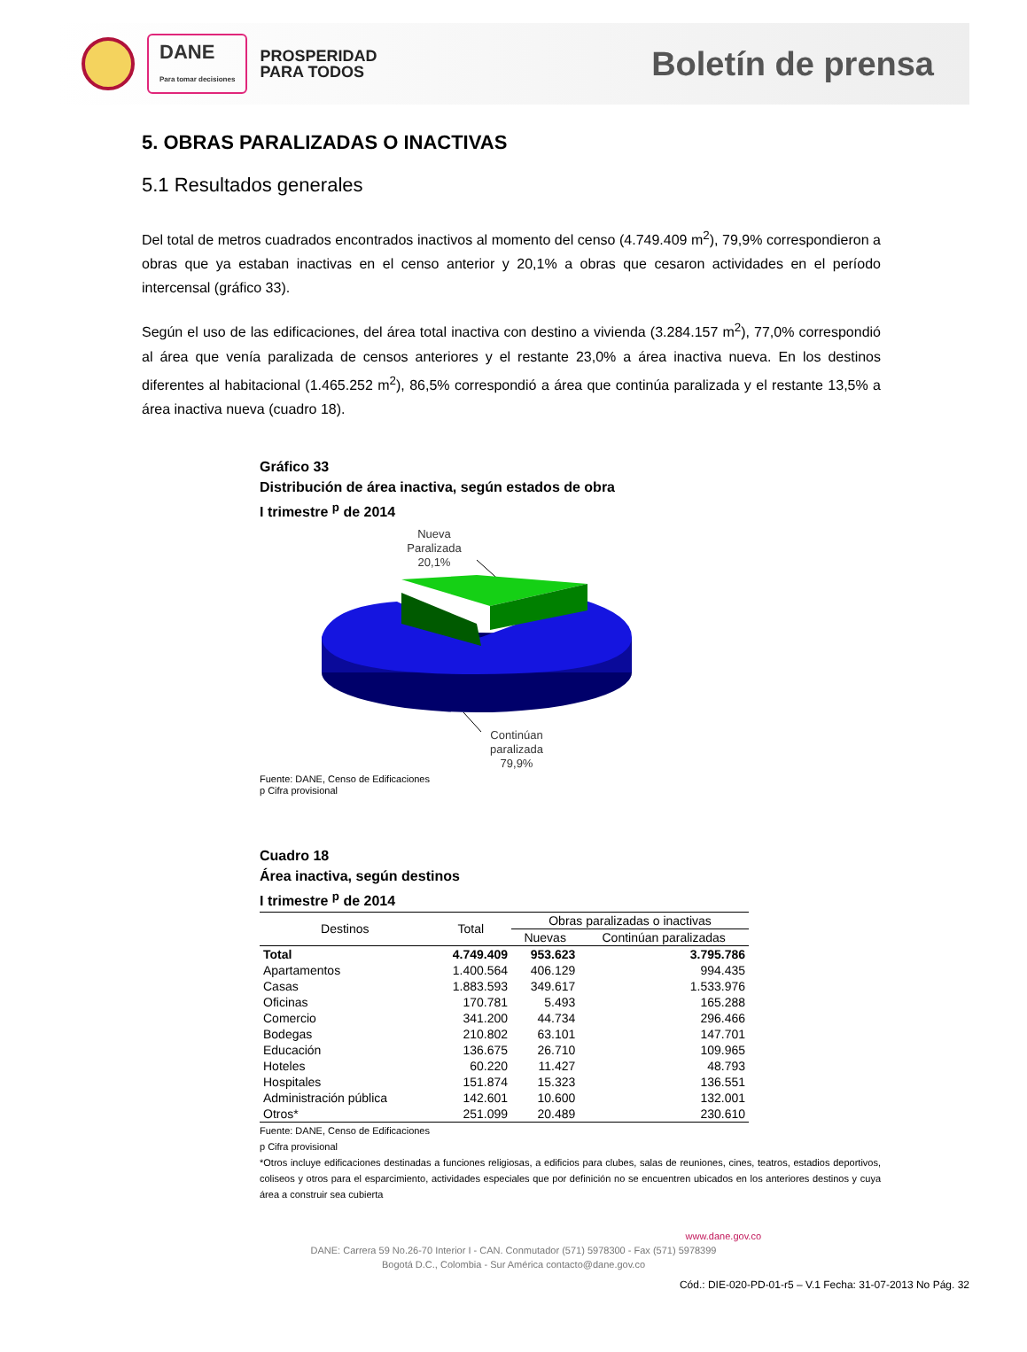DANE
Para tomar decisiones
PROSPERIDAD
PARA TODOS
Boletín de prensa
5. OBRAS PARALIZADAS O INACTIVAS
5.1 Resultados generales
Del total de metros cuadrados encontrados inactivos al momento del censo (4.749.409 m<sup>2</sup>), 79,9% correspondieron a obras que ya estaban inactivas en el censo anterior y 20,1% a obras que cesaron actividades en el período intercensal (gráfico 33).
Según el uso de las edificaciones, del área total inactiva con destino a vivienda (3.284.157 m<sup>2</sup>), 77,0% correspondió al área que venía paralizada de censos anteriores y el restante 23,0% a área inactiva nueva. En los destinos diferentes al habitacional (1.465.252 m<sup>2</sup>), 86,5% correspondió a área que continúa paralizada y el restante 13,5% a área inactiva nueva (cuadro 18).
Gráfico 33
Distribución de área inactiva, según estados de obra
I trimestre <sup>p</sup> de 2014
Nueva
Paralizada
20,1%
Continúan
paralizada
79,9%
Fuente: DANE, Censo de Edificaciones
p Cifra provisional
Cuadro 18
Área inactiva, según destinos
I trimestre <sup>p</sup> de 2014
| Destinos | Total | Obras paralizadas o inactivas | |
| --- | --- | --- | --- |
| | | Nuevas | Continúan paralizadas |
| Total | 4.749.409 | 953.623 | 3.795.786 |
| Apartamentos | 1.400.564 | 406.129 | 994.435 |
| Casas | 1.883.593 | 349.617 | 1.533.976 |
| Oficinas | 170.781 | 5.493 | 165.288 |
| Comercio | 341.200 | 44.734 | 296.466 |
| Bodegas | 210.802 | 63.101 | 147.701 |
| Educación | 136.675 | 26.710 | 109.965 |
| Hoteles | 60.220 | 11.427 | 48.793 |
| Hospitales | 151.874 | 15.323 | 136.551 |
| Administración pública | 142.601 | 10.600 | 132.001 |
| Otros* | 251.099 | 20.489 | 230.610 |
Fuente: DANE, Censo de Edificaciones
p Cifra provisional
*Otros incluye edificaciones destinadas a funciones religiosas, a edificios para clubes, salas de reuniones, cines, teatros, estadios deportivos, coliseos y otros para el esparcimiento, actividades especiales que por definición no se encuentren ubicados en los anteriores destinos y cuya área a construir sea cubierta
www.dane.gov.co
DANE: Carrera 59 No.26-70 Interior I - CAN. Conmutador (571) 5978300 - Fax (571) 5978399
Bogotá D.C., Colombia - Sur América contacto@dane.gov.co
Cód.: DIE-020-PD-01-r5 – V.1 Fecha: 31-07-2013 No Pág. 32